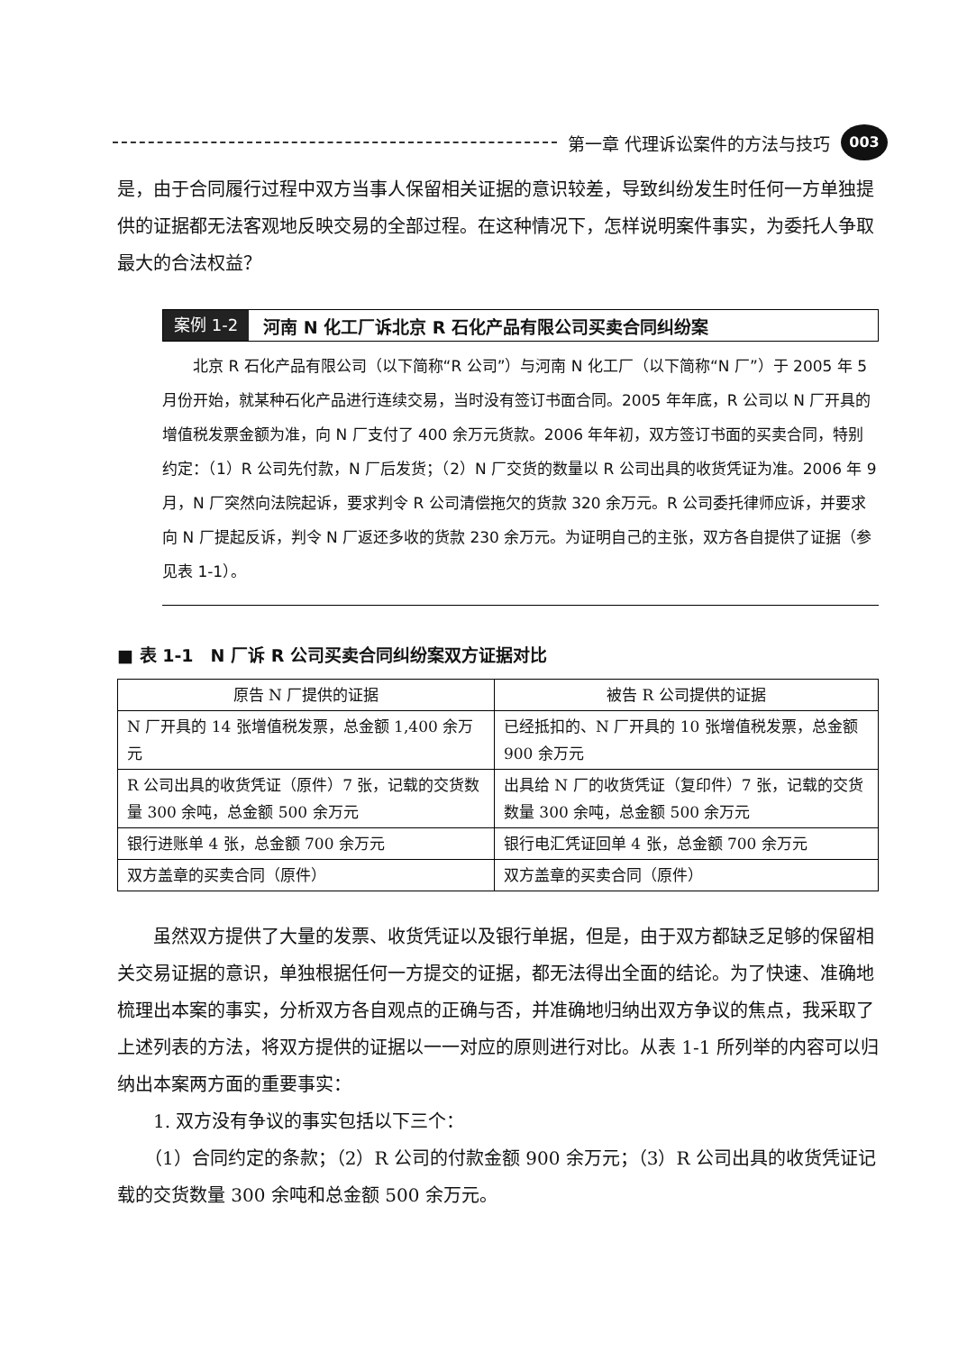第一章 代理诉讼案件的方法与技巧 003
是，由于合同履行过程中双方当事人保留相关证据的意识较差，导致纠纷发生时任何一方单独提供的证据都无法客观地反映交易的全部过程。在这种情况下，怎样说明案件事实，为委托人争取最大的合法权益？
案例 1-2 河南 N 化工厂诉北京 R 石化产品有限公司买卖合同纠纷案
　　北京 R 石化产品有限公司（以下简称“R 公司”）与河南 N 化工厂（以下简称“N 厂”）于 2005 年 5 月份开始，就某种石化产品进行连续交易，当时没有签订书面合同。2005 年年底，R 公司以 N 厂开具的增值税发票金额为准，向 N 厂支付了 400 余万元货款。2006 年年初，双方签订书面的买卖合同，特别约定：（1）R 公司先付款，N 厂后发货；（2）N 厂交货的数量以 R 公司出具的收货凭证为准。2006 年 9 月，N 厂突然向法院起诉，要求判令 R 公司清偿拖欠的货款 320 余万元。R 公司委托律师应诉，并要求向 N 厂提起反诉，判令 N 厂返还多收的货款 230 余万元。为证明自己的主张，双方各自提供了证据（参见表 1-1）。
■ 表 1-1　N 厂诉 R 公司买卖合同纠纷案双方证据对比
| 原告 N 厂提供的证据 | 被告 R 公司提供的证据 |
| --- | --- |
| N 厂开具的 14 张增值税发票，总金额 1,400 余万元 | 已经抵扣的、N 厂开具的 10 张增值税发票，总金额 900 余万元 |
| R 公司出具的收货凭证（原件）7 张，记载的交货数量 300 余吨，总金额 500 余万元 | 出具给 N 厂的收货凭证（复印件）7 张，记载的交货数量 300 余吨，总金额 500 余万元 |
| 银行进账单 4 张，总金额 700 余万元 | 银行电汇凭证回单 4 张，总金额 700 余万元 |
| 双方盖章的买卖合同（原件） | 双方盖章的买卖合同（原件） |
　　虽然双方提供了大量的发票、收货凭证以及银行单据，但是，由于双方都缺乏足够的保留相关交易证据的意识，单独根据任何一方提交的证据，都无法得出全面的结论。为了快速、准确地梳理出本案的事实，分析双方各自观点的正确与否，并准确地归纳出双方争议的焦点，我采取了上述列表的方法，将双方提供的证据以一一对应的原则进行对比。从表 1-1 所列举的内容可以归纳出本案两方面的重要事实：
　　1. 双方没有争议的事实包括以下三个：
　　（1）合同约定的条款；（2）R 公司的付款金额 900 余万元；（3）R 公司出具的收货凭证记载的交货数量 300 余吨和总金额 500 余万元。